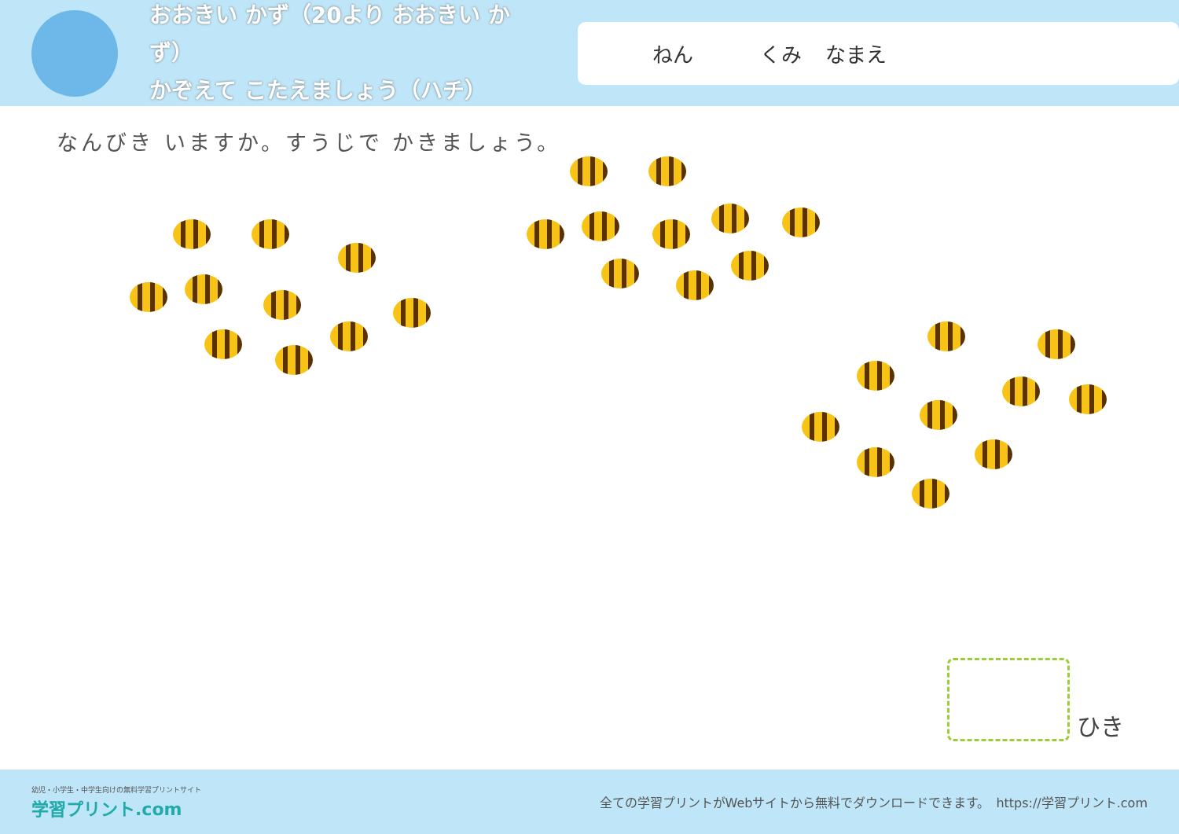おおきい かず（20より おおきい かず）
かぞえて こたえましょう（ハチ）
ねん くみ なまえ
なんびき いますか。すうじで かきましょう。
ひき
幼児・小学生・中学生向けの無料学習プリントサイト
学習プリント.com
全ての学習プリントがWebサイトから無料でダウンロードできます。　https://学習プリント.com